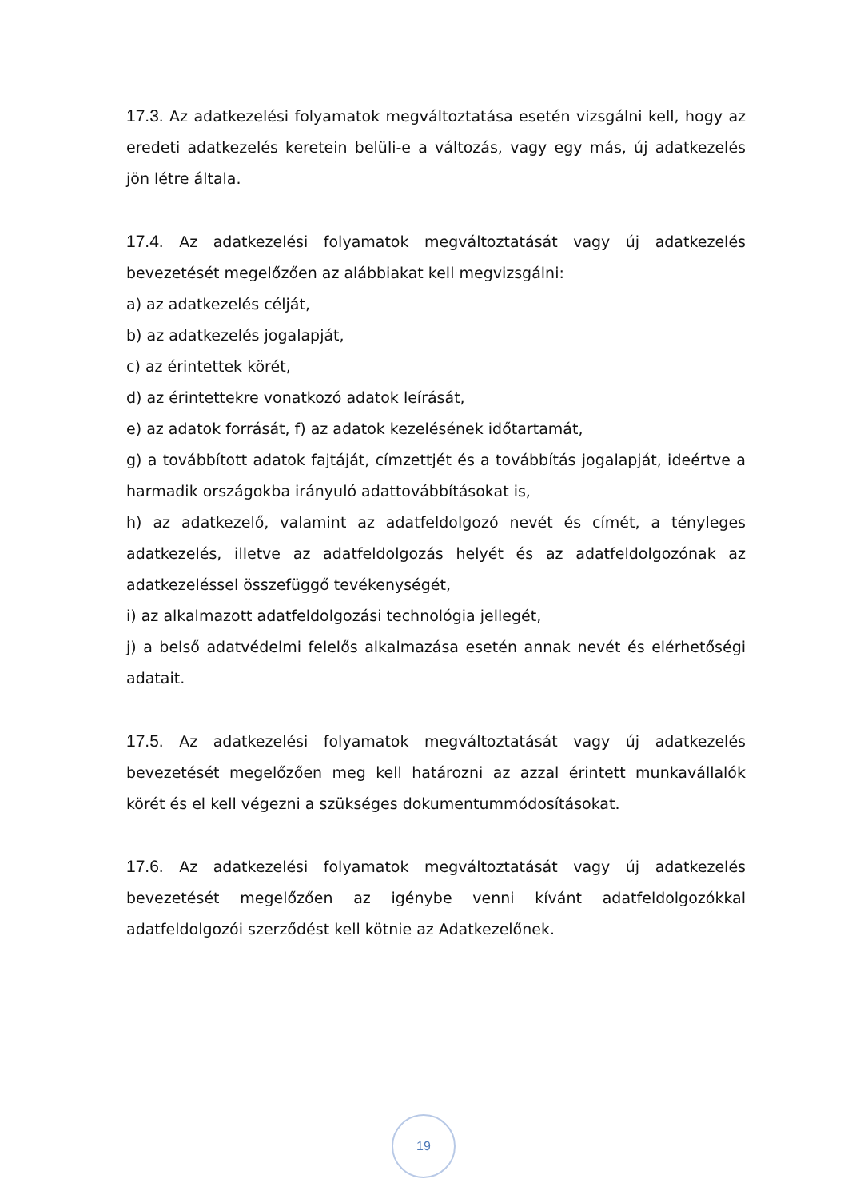17.3. Az adatkezelési folyamatok megváltoztatása esetén vizsgálni kell, hogy az eredeti adatkezelés keretein belüli-e a változás, vagy egy más, új adatkezelés jön létre általa.
17.4. Az adatkezelési folyamatok megváltoztatását vagy új adatkezelés bevezetését megelőzően az alábbiakat kell megvizsgálni:
a) az adatkezelés célját,
b) az adatkezelés jogalapját,
c) az érintettek körét,
d) az érintettekre vonatkozó adatok leírását,
e) az adatok forrását, f) az adatok kezelésének időtartamát,
g) a továbbított adatok fajtáját, címzettjét és a továbbítás jogalapját, ideértve a harmadik országokba irányuló adattovábbításokat is,
h) az adatkezelő, valamint az adatfeldolgozó nevét és címét, a tényleges adatkezelés, illetve az adatfeldolgozás helyét és az adatfeldolgozónak az adatkezeléssel összefüggő tevékenységét,
i) az alkalmazott adatfeldolgozási technológia jellegét,
j) a belső adatvédelmi felelős alkalmazása esetén annak nevét és elérhetőségi adatait.
17.5. Az adatkezelési folyamatok megváltoztatását vagy új adatkezelés bevezetését megelőzően meg kell határozni az azzal érintett munkavállalók körét és el kell végezni a szükséges dokumentummódosításokat.
17.6. Az adatkezelési folyamatok megváltoztatását vagy új adatkezelés bevezetését megelőzően az igénybe venni kívánt adatfeldolgozókkal adatfeldolgozói szerződést kell kötnie az Adatkezelőnek.
19